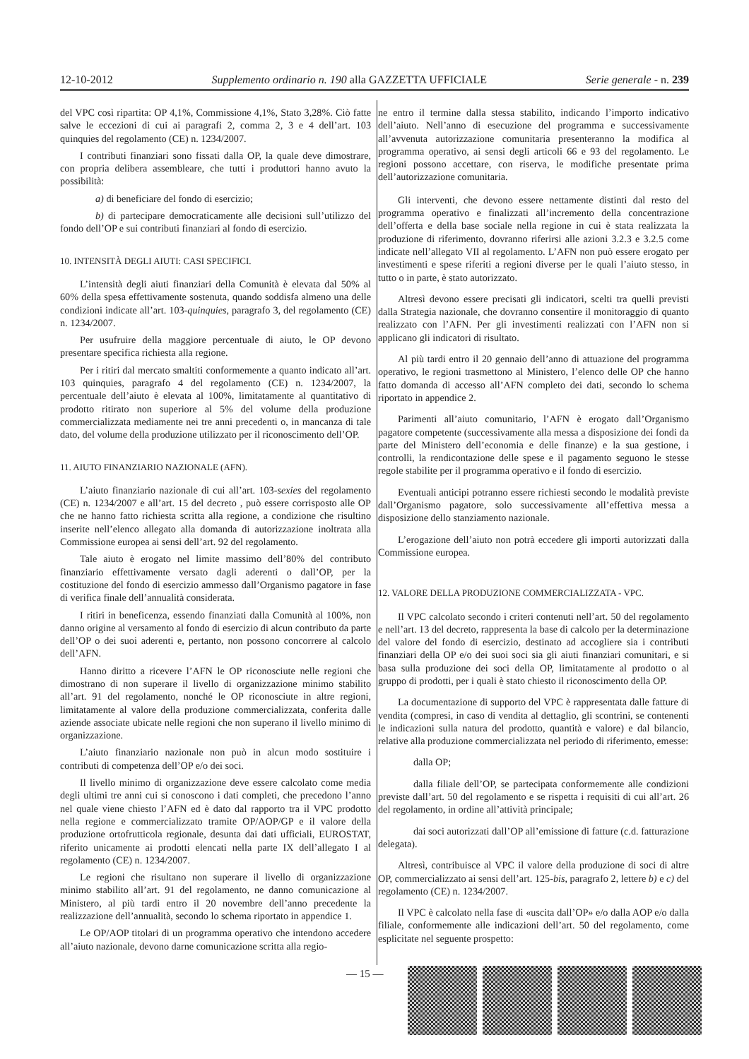12-10-2012 Supplemento ordinario n. 190 alla GAZZETTA UFFICIALE Serie generale - n. 239
del VPC così ripartita: OP 4,1%, Commissione 4,1%, Stato 3,28%. Ciò fatte salve le eccezioni di cui ai paragrafi 2, comma 2, 3 e 4 dell’art. 103 quinquies del regolamento (CE) n. 1234/2007.
I contributi finanziari sono fissati dalla OP, la quale deve dimostrare, con propria delibera assembleare, che tutti i produttori hanno avuto la possibilità:
a) di beneficiare del fondo di esercizio;
b) di partecipare democraticamente alle decisioni sull’utilizzo del fondo dell’OP e sui contributi finanziari al fondo di esercizio.
10. INTENSITÀ DEGLI AIUTI: CASI SPECIFICI.
L’intensità degli aiuti finanziari della Comunità è elevata dal 50% al 60% della spesa effettivamente sostenuta, quando soddisfa almeno una delle condizioni indicate all’art. 103-quinquies, paragrafo 3, del regolamento (CE) n. 1234/2007.
Per usufruire della maggiore percentuale di aiuto, le OP devono presentare specifica richiesta alla regione.
Per i ritiri dal mercato smaltiti conformemente a quanto indicato all’art. 103 quinquies, paragrafo 4 del regolamento (CE) n. 1234/2007, la percentuale dell’aiuto è elevata al 100%, limitatamente al quantitativo di prodotto ritirato non superiore al 5% del volume della produzione commercializzata mediamente nei tre anni precedenti o, in mancanza di tale dato, del volume della produzione utilizzato per il riconoscimento dell’OP.
11. AIUTO FINANZIARIO NAZIONALE (AFN).
L’aiuto finanziario nazionale di cui all’art. 103-sexies del regolamento (CE) n. 1234/2007 e all’art. 15 del decreto , può essere corrisposto alle OP che ne hanno fatto richiesta scritta alla regione, a condizione che risultino inserite nell’elenco allegato alla domanda di autorizzazione inoltrata alla Commissione europea ai sensi dell’art. 92 del regolamento.
Tale aiuto è erogato nel limite massimo dell’80% del contributo finanziario effettivamente versato dagli aderenti o dall’OP, per la costituzione del fondo di esercizio ammesso dall’Organismo pagatore in fase di verifica finale dell’annualità considerata.
I ritiri in beneficenza, essendo finanziati dalla Comunità al 100%, non danno origine al versamento al fondo di esercizio di alcun contributo da parte dell’OP o dei suoi aderenti e, pertanto, non possono concorrere al calcolo dell’AFN.
Hanno diritto a ricevere l’AFN le OP riconosciute nelle regioni che dimostrano di non superare il livello di organizzazione minimo stabilito all’art. 91 del regolamento, nonché le OP riconosciute in altre regioni, limitatamente al valore della produzione commercializzata, conferita dalle aziende associate ubicate nelle regioni che non superano il livello minimo di organizzazione.
L’aiuto finanziario nazionale non può in alcun modo sostituire i contributi di competenza dell’OP e/o dei soci.
Il livello minimo di organizzazione deve essere calcolato come media degli ultimi tre anni cui si conoscono i dati completi, che precedono l’anno nel quale viene chiesto l’AFN ed è dato dal rapporto tra il VPC prodotto nella regione e commercializzato tramite OP/AOP/GP e il valore della produzione ortofrutticola regionale, desunta dai dati ufficiali, EUROSTAT, riferito unicamente ai prodotti elencati nella parte IX dell’allegato I al regolamento (CE) n. 1234/2007.
Le regioni che risultano non superare il livello di organizzazione minimo stabilito all’art. 91 del regolamento, ne danno comunicazione al Ministero, al più tardi entro il 20 novembre dell’anno precedente la realizzazione dell’annualità, secondo lo schema riportato in appendice 1.
Le OP/AOP titolari di un programma operativo che intendono accedere all’aiuto nazionale, devono darne comunicazione scritta alla regio-
ne entro il termine dalla stessa stabilito, indicando l’importo indicativo dell’aiuto. Nell’anno di esecuzione del programma e successivamente all’avvenuta autorizzazione comunitaria presenteranno la modifica al programma operativo, ai sensi degli articoli 66 e 93 del regolamento. Le regioni possono accettare, con riserva, le modifiche presentate prima dell’autorizzazione comunitaria.
Gli interventi, che devono essere nettamente distinti dal resto del programma operativo e finalizzati all’incremento della concentrazione dell’offerta e della base sociale nella regione in cui è stata realizzata la produzione di riferimento, dovranno riferirsi alle azioni 3.2.3 e 3.2.5 come indicate nell’allegato VII al regolamento. L’AFN non può essere erogato per investimenti e spese riferiti a regioni diverse per le quali l’aiuto stesso, in tutto o in parte, è stato autorizzato.
Altresì devono essere precisati gli indicatori, scelti tra quelli previsti dalla Strategia nazionale, che dovranno consentire il monitoraggio di quanto realizzato con l’AFN. Per gli investimenti realizzati con l’AFN non si applicano gli indicatori di risultato.
Al più tardi entro il 20 gennaio dell’anno di attuazione del programma operativo, le regioni trasmettono al Ministero, l’elenco delle OP che hanno fatto domanda di accesso all’AFN completo dei dati, secondo lo schema riportato in appendice 2.
Parimenti all’aiuto comunitario, l’AFN è erogato dall’Organismo pagatore competente (successivamente alla messa a disposizione dei fondi da parte del Ministero dell’economia e delle finanze) e la sua gestione, i controlli, la rendicontazione delle spese e il pagamento seguono le stesse regole stabilite per il programma operativo e il fondo di esercizio.
Eventuali anticipi potranno essere richiesti secondo le modalità previste dall’Organismo pagatore, solo successivamente all’effettiva messa a disposizione dello stanziamento nazionale.
L’erogazione dell’aiuto non potrà eccedere gli importi autorizzati dalla Commissione europea.
12. VALORE DELLA PRODUZIONE COMMERCIALIZZATA - VPC.
Il VPC calcolato secondo i criteri contenuti nell’art. 50 del regolamento e nell’art. 13 del decreto, rappresenta la base di calcolo per la determinazione del valore del fondo di esercizio, destinato ad accogliere sia i contributi finanziari della OP e/o dei suoi soci sia gli aiuti finanziari comunitari, e si basa sulla produzione dei soci della OP, limitatamente al prodotto o al gruppo di prodotti, per i quali è stato chiesto il riconoscimento della OP.
La documentazione di supporto del VPC è rappresentata dalle fatture di vendita (compresi, in caso di vendita al dettaglio, gli scontrini, se contenenti le indicazioni sulla natura del prodotto, quantità e valore) e dal bilancio, relative alla produzione commercializzata nel periodo di riferimento, emesse:
dalla OP;
dalla filiale dell’OP, se partecipata conformemente alle condizioni previste dall’art. 50 del regolamento e se rispetta i requisiti di cui all’art. 26 del regolamento, in ordine all’attività principale;
dai soci autorizzati dall’OP all’emissione di fatture (c.d. fatturazione delegata).
Altresì, contribuisce al VPC il valore della produzione di soci di altre OP, commercializzato ai sensi dell’art. 125-bis, paragrafo 2, lettere b) e c) del regolamento (CE) n. 1234/2007.
Il VPC è calcolato nella fase di «uscita dall’OP» e/o dalla AOP e/o dalla filiale, conformemente alle indicazioni dell’art. 50 del regolamento, come esplicitate nel seguente prospetto:
— 15 —